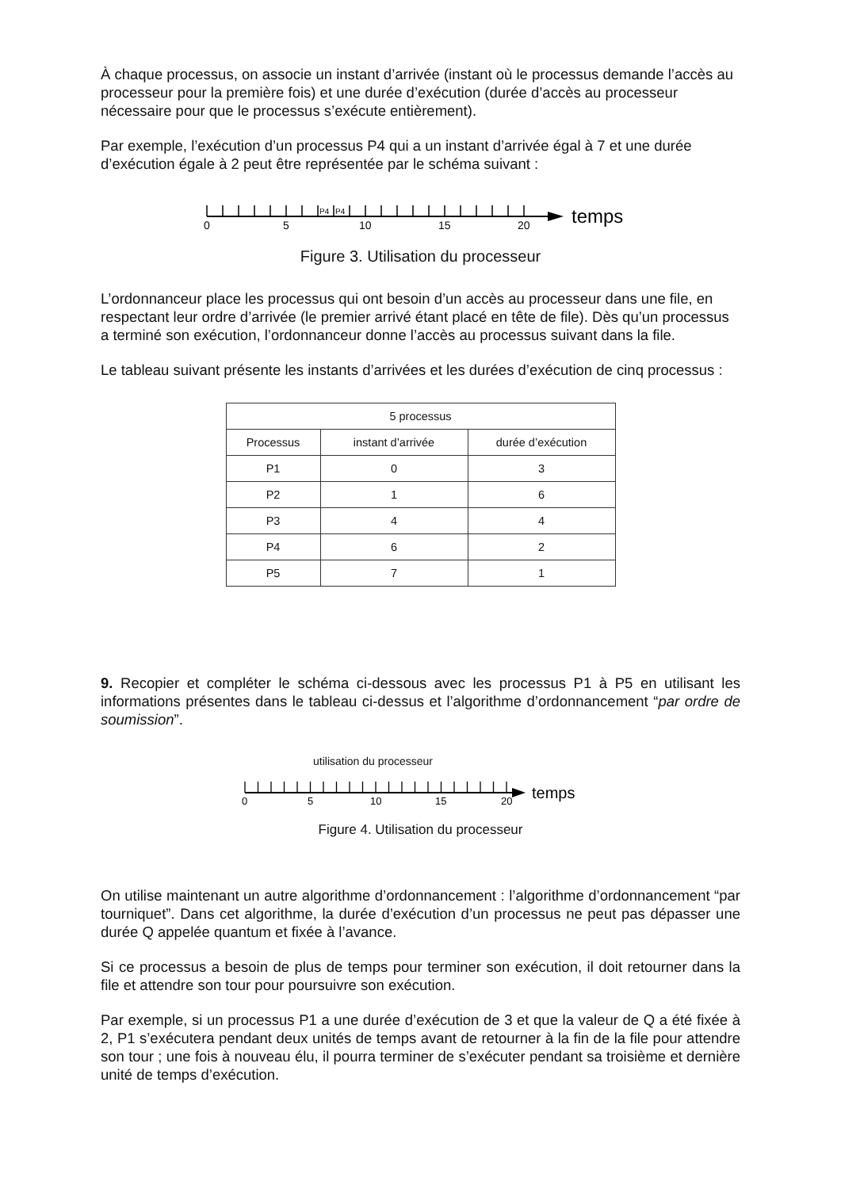À chaque processus, on associe un instant d’arrivée (instant où le processus demande l’accès au processeur pour la première fois) et une durée d’exécution (durée d’accès au processeur nécessaire pour que le processus s’exécute entièrement).
Par exemple, l’exécution d’un processus P4 qui a un instant d’arrivée égal à 7 et une durée d’exécution égale à 2 peut être représentée par le schéma suivant :
P4
P4
0
5
10
15
20
temps
Figure 3. Utilisation du processeur
L’ordonnanceur place les processus qui ont besoin d’un accès au processeur dans une file, en respectant leur ordre d’arrivée (le premier arrivé étant placé en tête de file). Dès qu’un processus a terminé son exécution, l’ordonnanceur donne l’accès au processus suivant dans la file.
Le tableau suivant présente les instants d’arrivées et les durées d’exécution de cinq processus :
| 5 processus | | |
| --- | --- | --- |
| Processus | instant d’arrivée | durée d’exécution |
| P1 | 0 | 3 |
| P2 | 1 | 6 |
| P3 | 4 | 4 |
| P4 | 6 | 2 |
| P5 | 7 | 1 |
9. Recopier et compléter le schéma ci-dessous avec les processus P1 à P5 en utilisant les informations présentes dans le tableau ci-dessus et l’algorithme d’ordonnancement “par ordre de soumission”.
utilisation du processeur
0
5
10
15
20
temps
Figure 4. Utilisation du processeur
On utilise maintenant un autre algorithme d’ordonnancement : l’algorithme d’ordonnancement “par tourniquet”. Dans cet algorithme, la durée d’exécution d’un processus ne peut pas dépasser une durée Q appelée quantum et fixée à l’avance.
Si ce processus a besoin de plus de temps pour terminer son exécution, il doit retourner dans la file et attendre son tour pour poursuivre son exécution.
Par exemple, si un processus P1 a une durée d’exécution de 3 et que la valeur de Q a été fixée à 2, P1 s’exécutera pendant deux unités de temps avant de retourner à la fin de la file pour attendre son tour ; une fois à nouveau élu, il pourra terminer de s’exécuter pendant sa troisième et dernière unité de temps d’exécution.